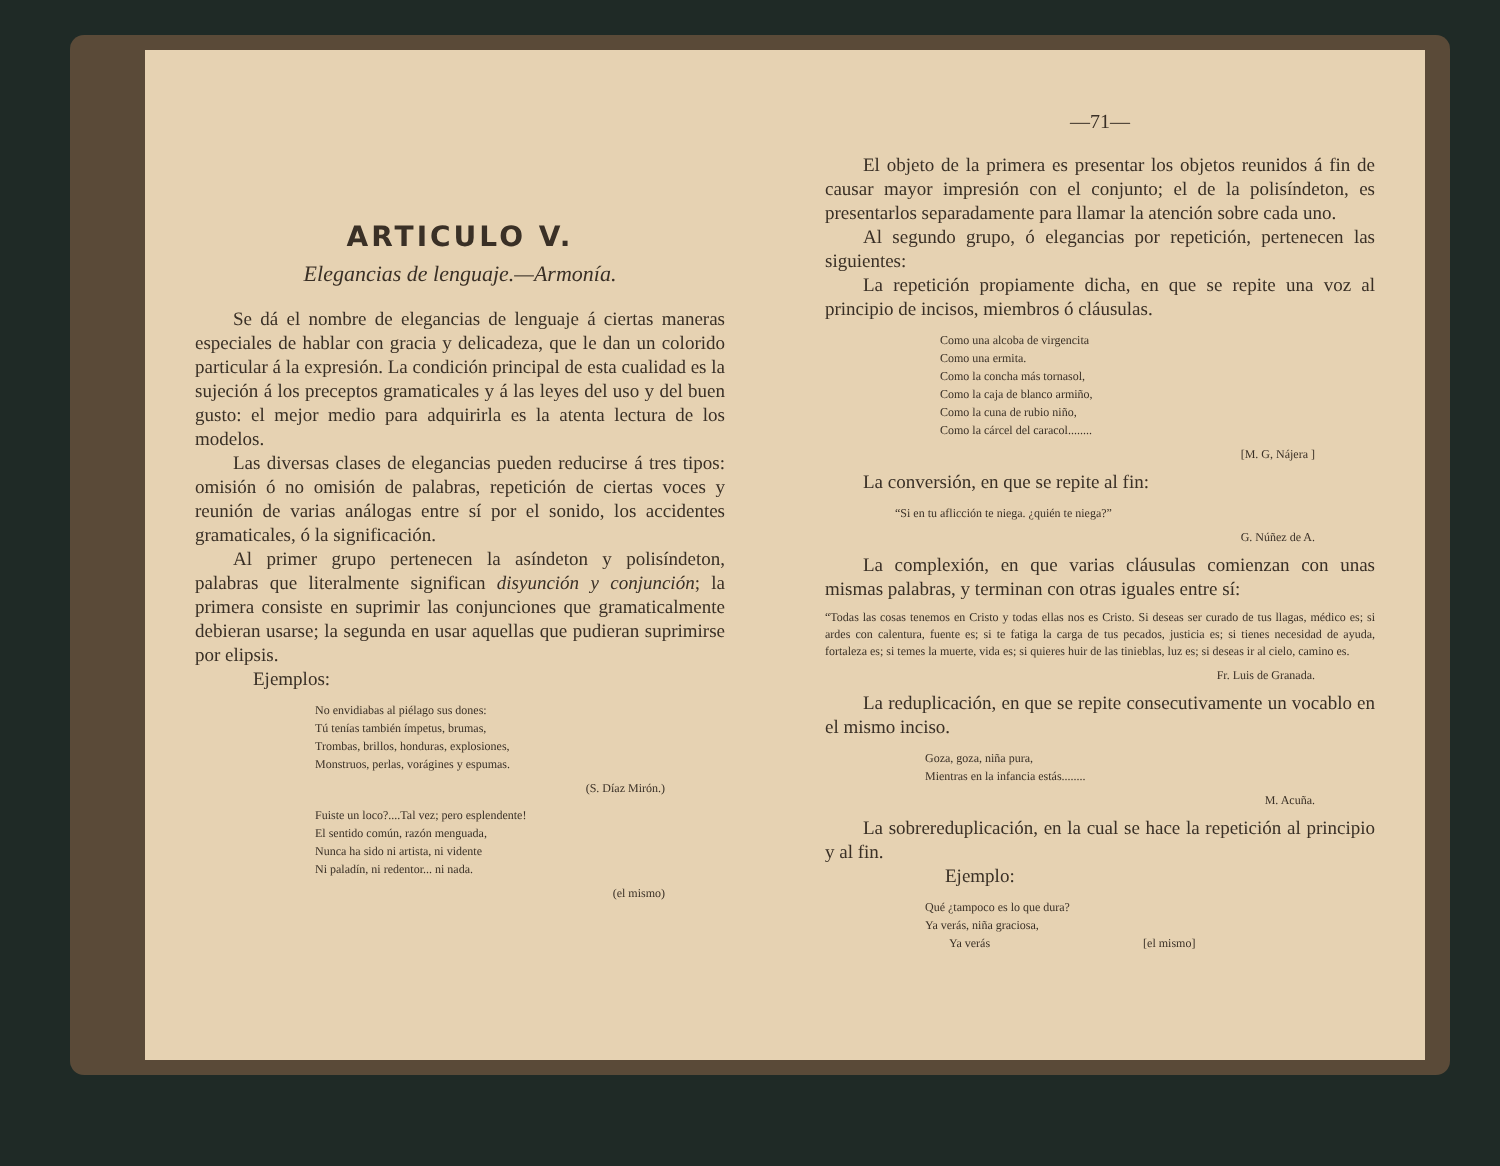ARTICULO V.
Elegancias de lenguaje.—Armonía.
Se dá el nombre de elegancias de lenguaje á ciertas maneras especiales de hablar con gracia y delicadeza, que le dan un colorido particular á la expresión. La condición principal de esta cualidad es la sujeción á los preceptos gramaticales y á las leyes del uso y del buen gusto: el mejor medio para adquirirla es la atenta lectura de los modelos.
Las diversas clases de elegancias pueden reducirse á tres tipos: omisión ó no omisión de palabras, repetición de ciertas voces y reunión de varias análogas entre sí por el sonido, los accidentes gramaticales, ó la significación.
Al primer grupo pertenecen la asíndeton y polisíndeton, palabras que literalmente significan disyunción y conjunción; la primera consiste en suprimir las conjunciones que gramaticalmente debieran usarse; la segunda en usar aquellas que pudieran suprimirse por elipsis.
Ejemplos:
No envidiabas al piélago sus dones:
Tú tenías también ímpetus, brumas,
Trombas, brillos, honduras, explosiones,
Monstruos, perlas, vorágines y espumas.
(S. Díaz Mirón.)
Fuiste un loco?....Tal vez; pero esplendente!
El sentido común, razón menguada,
Nunca ha sido ni artista, ni vidente
Ni paladín, ni redentor... ni nada.
(el mismo)
—71—
El objeto de la primera es presentar los objetos reunidos á fin de causar mayor impresión con el conjunto; el de la polisíndeton, es presentarlos separadamente para llamar la atención sobre cada uno.
Al segundo grupo, ó elegancias por repetición, pertenecen las siguientes:
La repetición propiamente dicha, en que se repite una voz al principio de incisos, miembros ó cláusulas.
Como una alcoba de virgencita
Como una ermita.
Como la concha más tornasol,
Como la caja de blanco armiño,
Como la cuna de rubio niño,
Como la cárcel del caracol........
[M. G, Nájera ]
La conversión, en que se repite al fin:
“Si en tu aflicción te niega. ¿quién te niega?”
G. Núñez de A.
La complexión, en que varias cláusulas comienzan con unas mismas palabras, y terminan con otras iguales entre sí:
“Todas las cosas tenemos en Cristo y todas ellas nos es Cristo. Si deseas ser curado de tus llagas, médico es; si ardes con calentura, fuente es; si te fatiga la carga de tus pecados, justicia es; si tienes necesidad de ayuda, fortaleza es; si temes la muerte, vida es; si quieres huir de las tinieblas, luz es; si deseas ir al cielo, camino es.
Fr. Luis de Granada.
La reduplicación, en que se repite consecutivamente un vocablo en el mismo inciso.
Goza, goza, niña pura,
Mientras en la infancia estás........
M. Acuña.
La sobrereduplicación, en la cual se hace la repetición al principio y al fin.
Ejemplo:
Qué ¿tampoco es lo que dura?
Ya verás, niña graciosa,
Ya verás [el mismo]